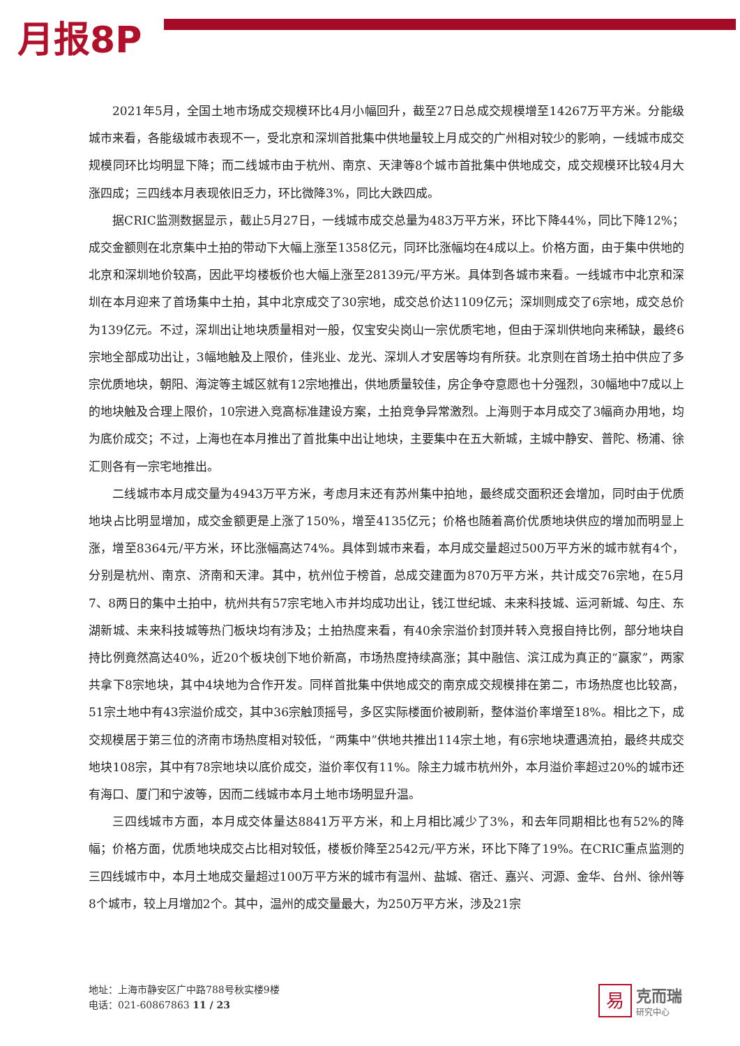月报8P
2021年5月，全国土地市场成交规模环比4月小幅回升，截至27日总成交规模增至14267万平方米。分能级城市来看，各能级城市表现不一，受北京和深圳首批集中供地量较上月成交的广州相对较少的影响，一线城市成交规模同环比均明显下降；而二线城市由于杭州、南京、天津等8个城市首批集中供地成交，成交规模环比较4月大涨四成；三四线本月表现依旧乏力，环比微降3%，同比大跌四成。
据CRIC监测数据显示，截止5月27日，一线城市成交总量为483万平方米，环比下降44%，同比下降12%；成交金额则在北京集中土拍的带动下大幅上涨至1358亿元，同环比涨幅均在4成以上。价格方面，由于集中供地的北京和深圳地价较高，因此平均楼板价也大幅上涨至28139元/平方米。具体到各城市来看。一线城市中北京和深圳在本月迎来了首场集中土拍，其中北京成交了30宗地，成交总价达1109亿元；深圳则成交了6宗地，成交总价为139亿元。不过，深圳出让地块质量相对一般，仅宝安尖岗山一宗优质宅地，但由于深圳供地向来稀缺，最终6宗地全部成功出让，3幅地触及上限价，佳兆业、龙光、深圳人才安居等均有所获。北京则在首场土拍中供应了多宗优质地块，朝阳、海淀等主城区就有12宗地推出，供地质量较佳，房企争夺意愿也十分强烈，30幅地中7成以上的地块触及合理上限价，10宗进入竞高标准建设方案，土拍竞争异常激烈。上海则于本月成交了3幅商办用地，均为底价成交；不过，上海也在本月推出了首批集中出让地块，主要集中在五大新城，主城中静安、普陀、杨浦、徐汇则各有一宗宅地推出。
二线城市本月成交量为4943万平方米，考虑月末还有苏州集中拍地，最终成交面积还会增加，同时由于优质地块占比明显增加，成交金额更是上涨了150%，增至4135亿元；价格也随着高价优质地块供应的增加而明显上涨，增至8364元/平方米，环比涨幅高达74%。具体到城市来看，本月成交量超过500万平方米的城市就有4个，分别是杭州、南京、济南和天津。其中，杭州位于榜首，总成交建面为870万平方米，共计成交76宗地，在5月7、8两日的集中土拍中，杭州共有57宗宅地入市并均成功出让，钱江世纪城、未来科技城、运河新城、勾庄、东湖新城、未来科技城等热门板块均有涉及；土拍热度来看，有40余宗溢价封顶并转入竞报自持比例，部分地块自持比例竟然高达40%，近20个板块创下地价新高，市场热度持续高涨；其中融信、滨江成为真正的“赢家”，两家共拿下8宗地块，其中4块地为合作开发。同样首批集中供地成交的南京成交规模排在第二，市场热度也比较高，51宗土地中有43宗溢价成交，其中36宗触顶摇号，多区实际楼面价被刷新，整体溢价率增至18%。相比之下，成交规模居于第三位的济南市场热度相对较低，“两集中”供地共推出114宗土地，有6宗地块遭遇流拍，最终共成交地块108宗，其中有78宗地块以底价成交，溢价率仅有11%。除主力城市杭州外，本月溢价率超过20%的城市还有海口、厦门和宁波等，因而二线城市本月土地市场明显升温。
三四线城市方面，本月成交体量达8841万平方米，和上月相比减少了3%，和去年同期相比也有52%的降幅；价格方面，优质地块成交占比相对较低，楼板价降至2542元/平方米，环比下降了19%。在CRIC重点监测的三四线城市中，本月土地成交量超过100万平方米的城市有温州、盐城、宿迁、嘉兴、河源、金华、台州、徐州等8个城市，较上月增加2个。其中，温州的成交量最大，为250万平方米，涉及21宗
地址：上海市静安区广中路788号秋实楼9楼
电话：021-60867863 11 / 23
易
克而瑞
研究中心